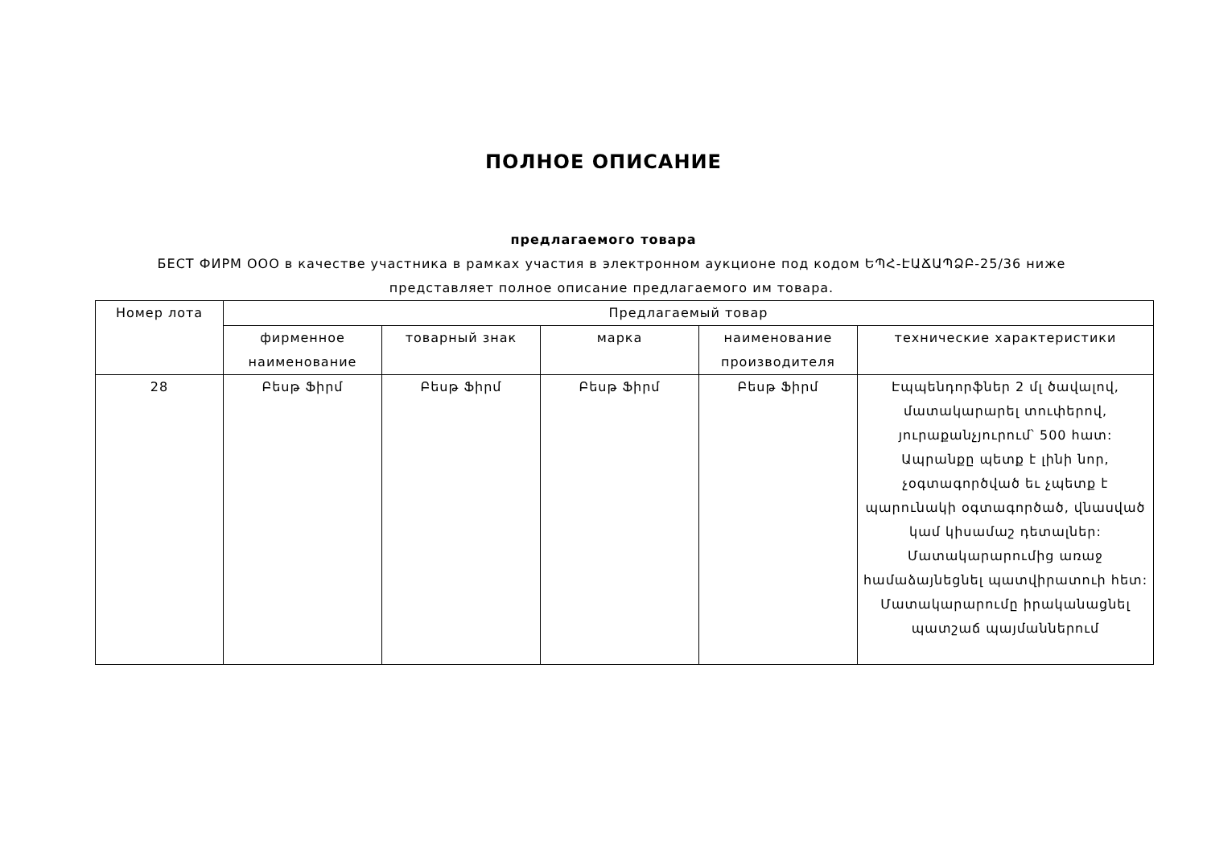ПОЛНОЕ ОПИСАНИЕ
предлагаемого товара
БЕСТ ФИРМ ООО в качестве участника в рамках участия в электронном аукционе под кодом ԵՊՀ-ԷԱՃԱՊՁԲ-25/36 ниже представляет полное описание предлагаемого им товара.
| Номер лота | Предлагаемый товар | | | | |
| --- | --- | --- | --- | --- | --- |
| | фирменное наименование | товарный знак | марка | наименование производителя | технические характеристики |
| 28 | Բեսթ Ֆիրմ | Բեսթ Ֆիրմ | Բեսթ Ֆիրմ | Բեսթ Ֆիրմ | Էպպենդորֆներ 2 մլ ծավալով, մատակարարել տուփերով, յուրաքանչյուրում՝ 500 հատ: Ապրանքը պետք է լինի նոր, չօգտագործված եւ չպետք է պարունակի օգտագործած, վնասված կամ կիսամաշ դետալներ: Մատակարարումից առաջ համաձայնեցնել պատվիրատուի հետ: Մատակարարումը իրականացնել պատշաճ պայմաններում |